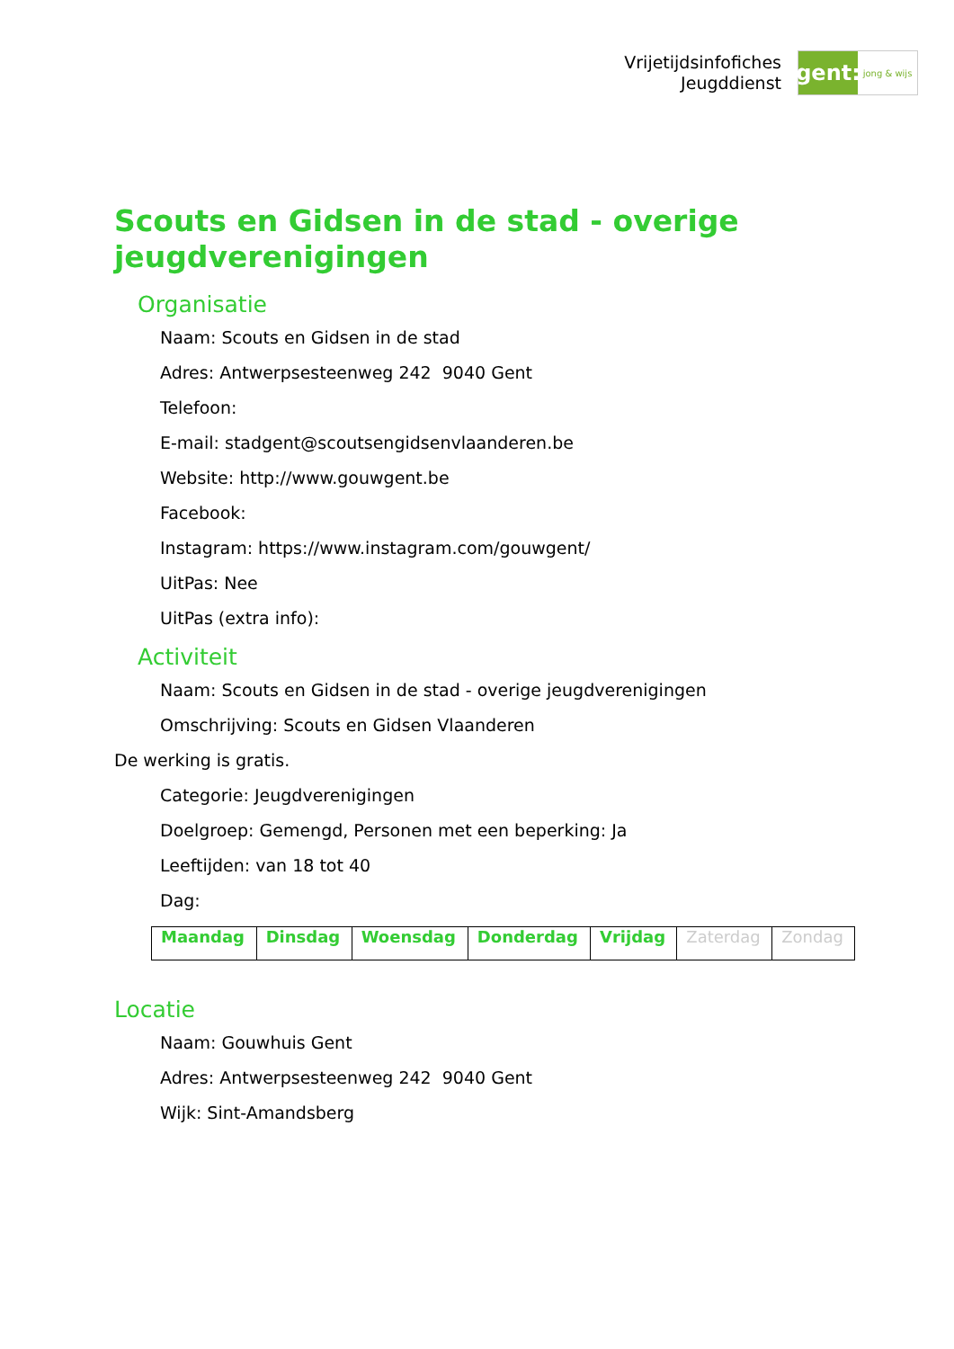Vrijetijdsinfofiches
Jeugddienst
gent:
jong & wijs
Scouts en Gidsen in de stad - overige jeugdverenigingen
Organisatie
Naam: Scouts en Gidsen in de stad
Adres: Antwerpsesteenweg 242 9040 Gent
Telefoon:
E-mail: stadgent@scoutsengidsenvlaanderen.be
Website: http://www.gouwgent.be
Facebook:
Instagram: https://www.instagram.com/gouwgent/
UitPas: Nee
UitPas (extra info):
Activiteit
Naam: Scouts en Gidsen in de stad - overige jeugdverenigingen
Omschrijving: Scouts en Gidsen Vlaanderen
De werking is gratis.
Categorie: Jeugdverenigingen
Doelgroep: Gemengd, Personen met een beperking: Ja
Leeftijden: van 18 tot 40
Dag:
| Maandag | Dinsdag | Woensdag | Donderdag | Vrijdag | Zaterdag | Zondag |
Locatie
Naam: Gouwhuis Gent
Adres: Antwerpsesteenweg 242 9040 Gent
Wijk: Sint-Amandsberg